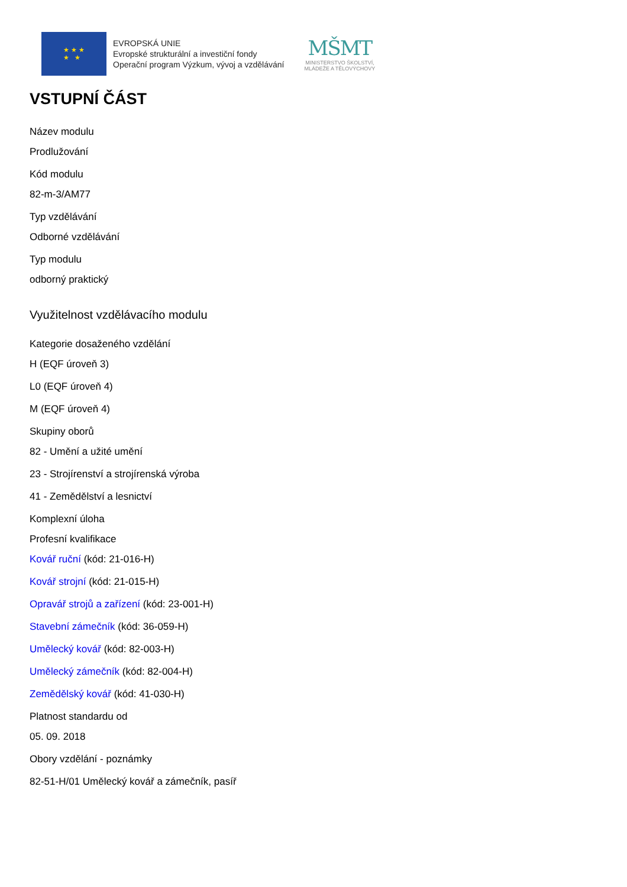★ ★ ★
★ ★
EVROPSKÁ UNIE
Evropské strukturální a investiční fondy
Operační program Výzkum, vývoj a vzdělávání
MŠMT
MINISTERSTVO ŠKOLSTVÍ,
MLÁDEŽE A TĚLOVÝCHOVY
VSTUPNÍ ČÁST
Název modulu
Prodlužování
Kód modulu
82-m-3/AM77
Typ vzdělávání
Odborné vzdělávání
Typ modulu
odborný praktický
Využitelnost vzdělávacího modulu
Kategorie dosaženého vzdělání
H (EQF úroveň 3)
L0 (EQF úroveň 4)
M (EQF úroveň 4)
Skupiny oborů
82 - Umění a užité umění
23 - Strojírenství a strojírenská výroba
41 - Zemědělství a lesnictví
Komplexní úloha
Profesní kvalifikace
Kovář ruční (kód: 21-016-H)
Kovář strojní (kód: 21-015-H)
Opravář strojů a zařízení (kód: 23-001-H)
Stavební zámečník (kód: 36-059-H)
Umělecký kovář (kód: 82-003-H)
Umělecký zámečník (kód: 82-004-H)
Zemědělský kovář (kód: 41-030-H)
Platnost standardu od
05. 09. 2018
Obory vzdělání - poznámky
82-51-H/01 Umělecký kovář a zámečník, pasíř